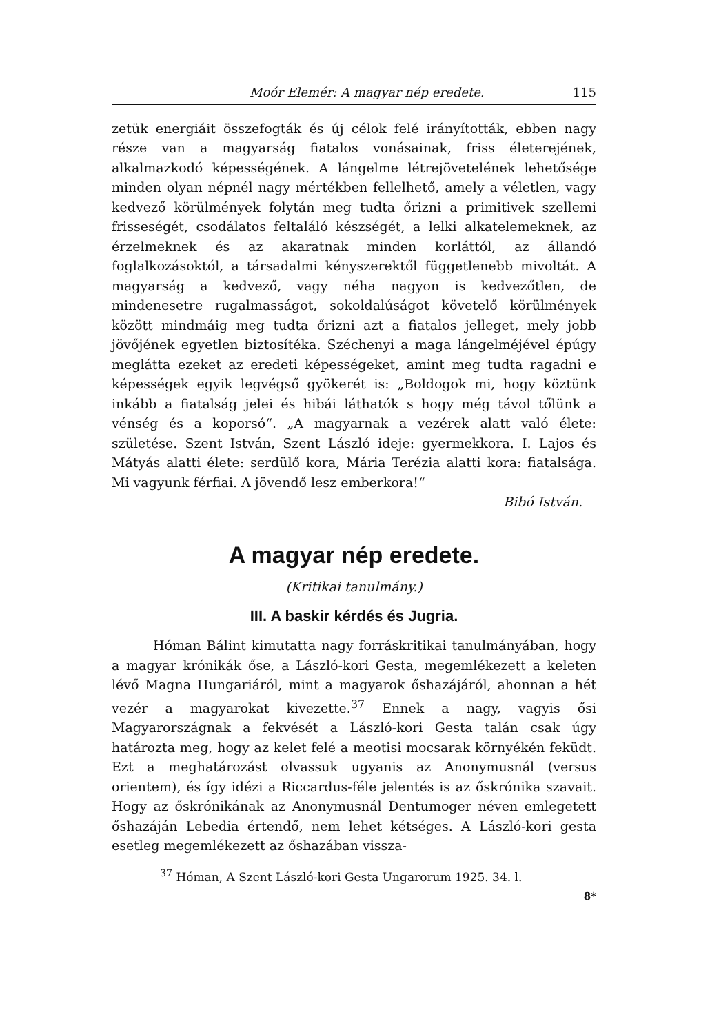Moór Elemér: A magyar nép eredete. 115
zetük energiáit összefogták és új célok felé irányították, ebben nagy része van a magyarság fiatalos vonásainak, friss életerejének, alkalmazkodó képességének. A lángelme létrejövetelének lehetősége minden olyan népnél nagy mértékben fellelhető, amely a véletlen, vagy kedvező körülmények folytán meg tudta őrizni a primitivek szellemi frisseségét, csodálatos feltaláló készségét, a lelki alkatelemeknek, az érzelmeknek és az akaratnak minden korláttól, az állandó foglalkozásoktól, a társadalmi kényszerektől függetlenebb mivoltát. A magyarság a kedvező, vagy néha nagyon is kedvezőtlen, de mindenesetre rugalmasságot, sokoldalúságot követelő körülmények között mindmáig meg tudta őrizni azt a fiatalos jelleget, mely jobb jövőjének egyetlen biztosítéka. Széchenyi a maga lángelméjével épúgy meglátta ezeket az eredeti képességeket, amint meg tudta ragadni e képességek egyik legvégső gyökerét is: „Boldogok mi, hogy köztünk inkább a fiatalság jelei és hibái láthatók s hogy még távol tőlünk a vénség és a koporsó“. „A magyarnak a vezérek alatt való élete: születése. Szent István, Szent László ideje: gyermekkora. I. Lajos és Mátyás alatti élete: serdülő kora, Mária Terézia alatti kora: fiatalsága. Mi vagyunk férfiai. A jövendő lesz emberkora!“
Bibó István.
A magyar nép eredete.
(Kritikai tanulmány.)
III. A baskir kérdés és Jugria.
Hóman Bálint kimutatta nagy forráskritikai tanulmányában, hogy a magyar krónikák őse, a László-kori Gesta, megemlékezett a keleten lévő Magna Hungariáról, mint a magyarok őshazájáról, ahonnan a hét vezér a magyarokat kivezette.<sup>37</sup> Ennek a nagy, vagyis ősi Magyarországnak a fekvését a László-kori Gesta talán csak úgy határozta meg, hogy az kelet felé a meotisi mocsarak környékén feküdt. Ezt a meghatározást olvassuk ugyanis az Anonymusnál (versus orientem), és így idézi a Riccardus-féle jelentés is az őskrónika szavait. Hogy az őskrónikának az Anonymusnál Dentumoger néven emlegetett őshazáján Lebedia értendő, nem lehet kétséges. A László-kori gesta esetleg megemlékezett az őshazában vissza-
<sup>37</sup> Hóman, A Szent László-kori Gesta Ungarorum 1925. 34. l.
8*